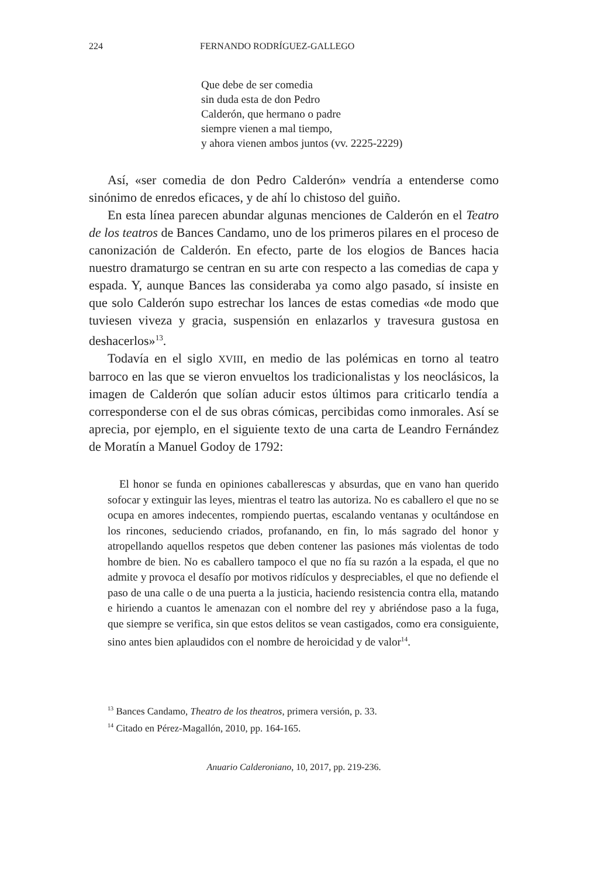224 FERNANDO RODRÍGUEZ-GALLEGO
Que debe de ser comedia
sin duda esta de don Pedro
Calderón, que hermano o padre
siempre vienen a mal tiempo,
y ahora vienen ambos juntos (vv. 2225-2229)
Así, «ser comedia de don Pedro Calderón» vendría a entenderse como sinónimo de enredos eficaces, y de ahí lo chistoso del guiño.
En esta línea parecen abundar algunas menciones de Calderón en el Teatro de los teatros de Bances Candamo, uno de los primeros pilares en el proceso de canonización de Calderón. En efecto, parte de los elogios de Bances hacia nuestro dramaturgo se centran en su arte con respecto a las comedias de capa y espada. Y, aunque Bances las consideraba ya como algo pasado, sí insiste en que solo Calderón supo estrechar los lances de estas comedias «de modo que tuviesen viveza y gracia, suspensión en enlazarlos y travesura gustosa en deshacerlos»<sup>13</sup>.
Todavía en el siglo XVIII, en medio de las polémicas en torno al teatro barroco en las que se vieron envueltos los tradicionalistas y los neoclásicos, la imagen de Calderón que solían aducir estos últimos para criticarlo tendía a corresponderse con el de sus obras cómicas, percibidas como inmorales. Así se aprecia, por ejemplo, en el siguiente texto de una carta de Leandro Fernández de Moratín a Manuel Godoy de 1792:
El honor se funda en opiniones caballerescas y absurdas, que en vano han querido sofocar y extinguir las leyes, mientras el teatro las autoriza. No es caballero el que no se ocupa en amores indecentes, rompiendo puertas, escalando ventanas y ocultándose en los rincones, seduciendo criados, profanando, en fin, lo más sagrado del honor y atropellando aquellos respetos que deben contener las pasiones más violentas de todo hombre de bien. No es caballero tampoco el que no fía su razón a la espada, el que no admite y provoca el desafío por motivos ridículos y despreciables, el que no defiende el paso de una calle o de una puerta a la justicia, haciendo resistencia contra ella, matando e hiriendo a cuantos le amenazan con el nombre del rey y abriéndose paso a la fuga, que siempre se verifica, sin que estos delitos se vean castigados, como era consiguiente, sino antes bien aplaudidos con el nombre de heroicidad y de valor<sup>14</sup>.
<sup>13</sup> Bances Candamo, Theatro de los theatros, primera versión, p. 33.
<sup>14</sup> Citado en Pérez-Magallón, 2010, pp. 164-165.
Anuario Calderoniano, 10, 2017, pp. 219-236.